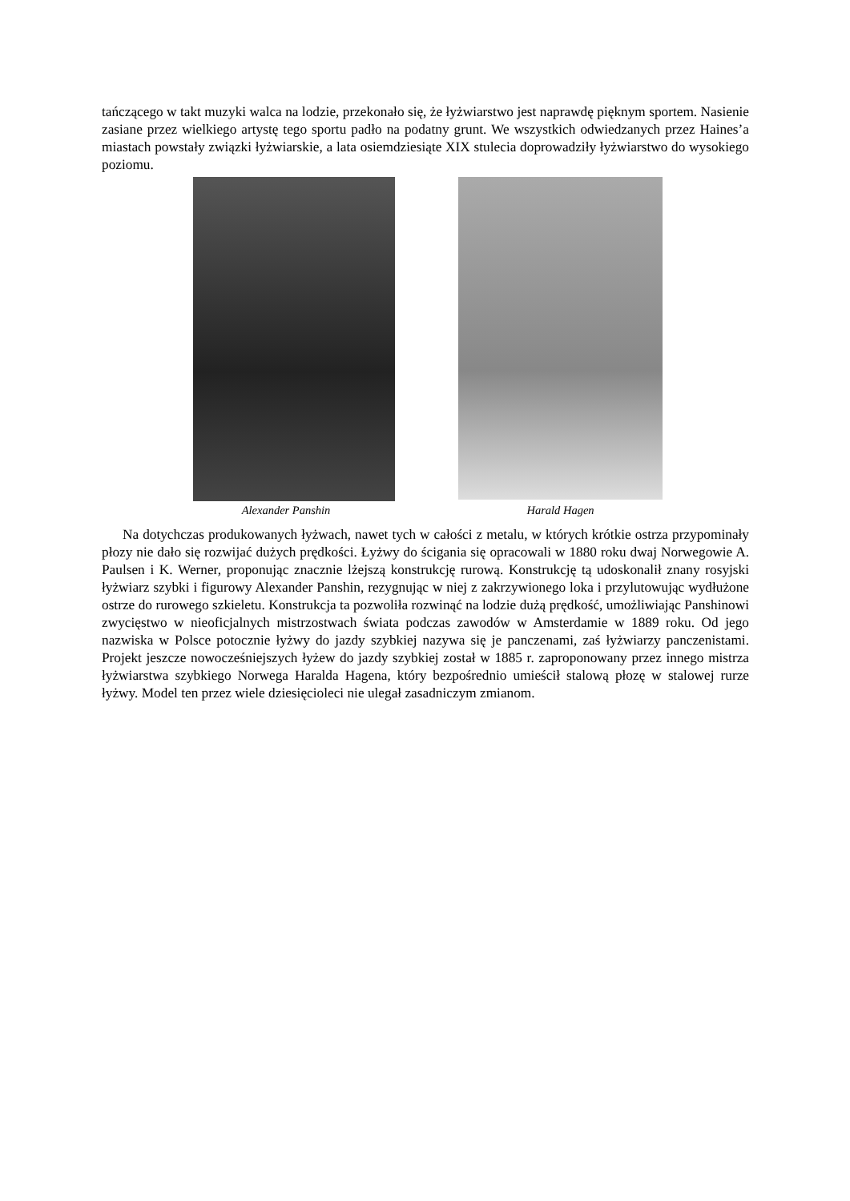tańczącego w takt muzyki walca na lodzie, przekonało się, że łyżwiarstwo jest naprawdę pięknym sportem. Nasienie zasiane przez wielkiego artystę tego sportu padło na podatny grunt. We wszystkich odwiedzanych przez Haines’a miastach powstały związki łyżwiarskie, a lata osiemdziesiąte XIX stulecia doprowadziły łyżwiarstwo do wysokiego poziomu.
Alexander Panshin Harald Hagen
Na dotychczas produkowanych łyżwach, nawet tych w całości z metalu, w których krótkie ostrza przypominały płozy nie dało się rozwijać dużych prędkości. Łyżwy do ścigania się opracowali w 1880 roku dwaj Norwegowie A. Paulsen i K. Werner, proponując znacznie lżejszą konstrukcję rurową. Konstrukcję tą udoskonalił znany rosyjski łyżwiarz szybki i figurowy Alexander Panshin, rezygnując w niej z zakrzywionego loka i przylutowując wydłużone ostrze do rurowego szkieletu. Konstrukcja ta pozwoliła rozwinąć na lodzie dużą prędkość, umożliwiając Panshinowi zwycięstwo w nieoficjalnych mistrzostwach świata podczas zawodów w Amsterdamie w 1889 roku. Od jego nazwiska w Polsce potocznie łyżwy do jazdy szybkiej nazywa się je panczenami, zaś łyżwiarzy panczenistami. Projekt jeszcze nowocześniejszych łyżew do jazdy szybkiej został w 1885 r. zaproponowany przez innego mistrza łyżwiarstwa szybkiego Norwega Haralda Hagena, który bezpośrednio umieścił stalową płozę w stalowej rurze łyżwy. Model ten przez wiele dziesięcioleci nie ulegał zasadniczym zmianom.